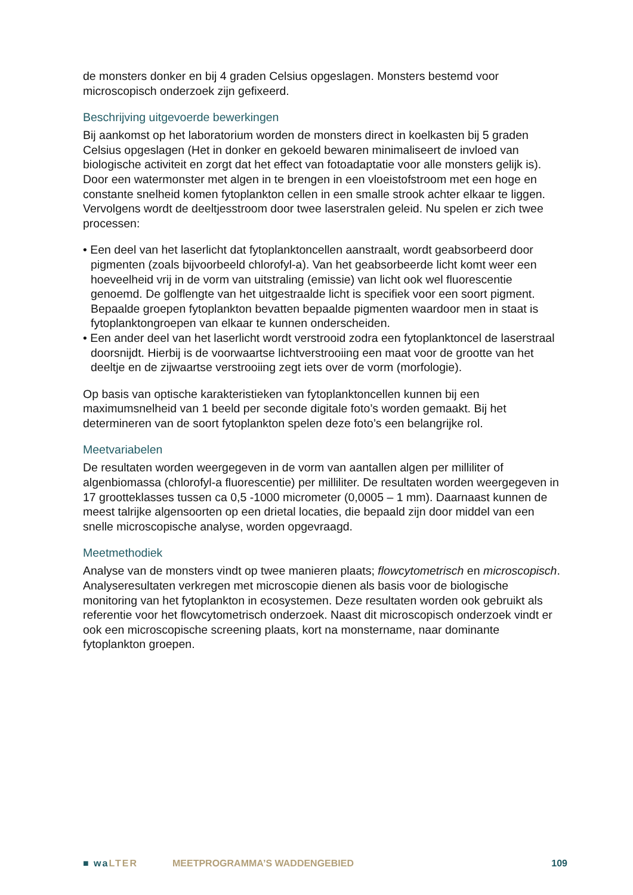de monsters donker en bij 4 graden Celsius opgeslagen. Monsters bestemd voor microscopisch onderzoek zijn gefixeerd.
Beschrijving uitgevoerde bewerkingen
Bij aankomst op het laboratorium worden de monsters direct in koelkasten bij 5 graden Celsius opgeslagen (Het in donker en gekoeld bewaren minimaliseert de invloed van biologische activiteit en zorgt dat het effect van fotoadaptatie voor alle monsters gelijk is). Door een watermonster met algen in te brengen in een vloeistofstroom met een hoge en constante snelheid komen fytoplankton cellen in een smalle strook achter elkaar te liggen. Vervolgens wordt de deeltjesstroom door twee laserstralen geleid. Nu spelen er zich twee processen:
• Een deel van het laserlicht dat fytoplanktoncellen aanstraalt, wordt geabsorbeerd door pigmenten (zoals bijvoorbeeld chlorofyl-a). Van het geabsorbeerde licht komt weer een hoeveelheid vrij in de vorm van uitstraling (emissie) van licht ook wel fluorescentie genoemd. De golflengte van het uitgestraalde licht is specifiek voor een soort pigment. Bepaalde groepen fytoplankton bevatten bepaalde pigmenten waardoor men in staat is fytoplanktongroepen van elkaar te kunnen onderscheiden.
• Een ander deel van het laserlicht wordt verstrooid zodra een fytoplanktoncel de laserstraal doorsnijdt. Hierbij is de voorwaartse lichtverstrooiing een maat voor de grootte van het deeltje en de zijwaartse verstrooiing zegt iets over de vorm (morfologie).
Op basis van optische karakteristieken van fytoplanktoncellen kunnen bij een maximumsnelheid van 1 beeld per seconde digitale foto’s worden gemaakt. Bij het determineren van de soort fytoplankton spelen deze foto’s een belangrijke rol.
Meetvariabelen
De resultaten worden weergegeven in de vorm van aantallen algen per milliliter of algenbiomassa (chlorofyl-a fluorescentie) per milliliter. De resultaten worden weergegeven in 17 grootteklasses tussen ca 0,5 -1000 micrometer (0,0005 – 1 mm). Daarnaast kunnen de meest talrijke algensoorten op een drietal locaties, die bepaald zijn door middel van een snelle microscopische analyse, worden opgevraagd.
Meetmethodiek
Analyse van de monsters vindt op twee manieren plaats; flowcytometrisch en microscopisch. Analyseresultaten verkregen met microscopie dienen als basis voor de biologische monitoring van het fytoplankton in ecosystemen. Deze resultaten worden ook gebruikt als referentie voor het flowcytometrisch onderzoek. Naast dit microscopisch onderzoek vindt er ook een microscopische screening plaats, kort na monstername, naar dominante fytoplankton groepen.
■ waLTER MEETPROGRAMMA’S WADDENGEBIED 109